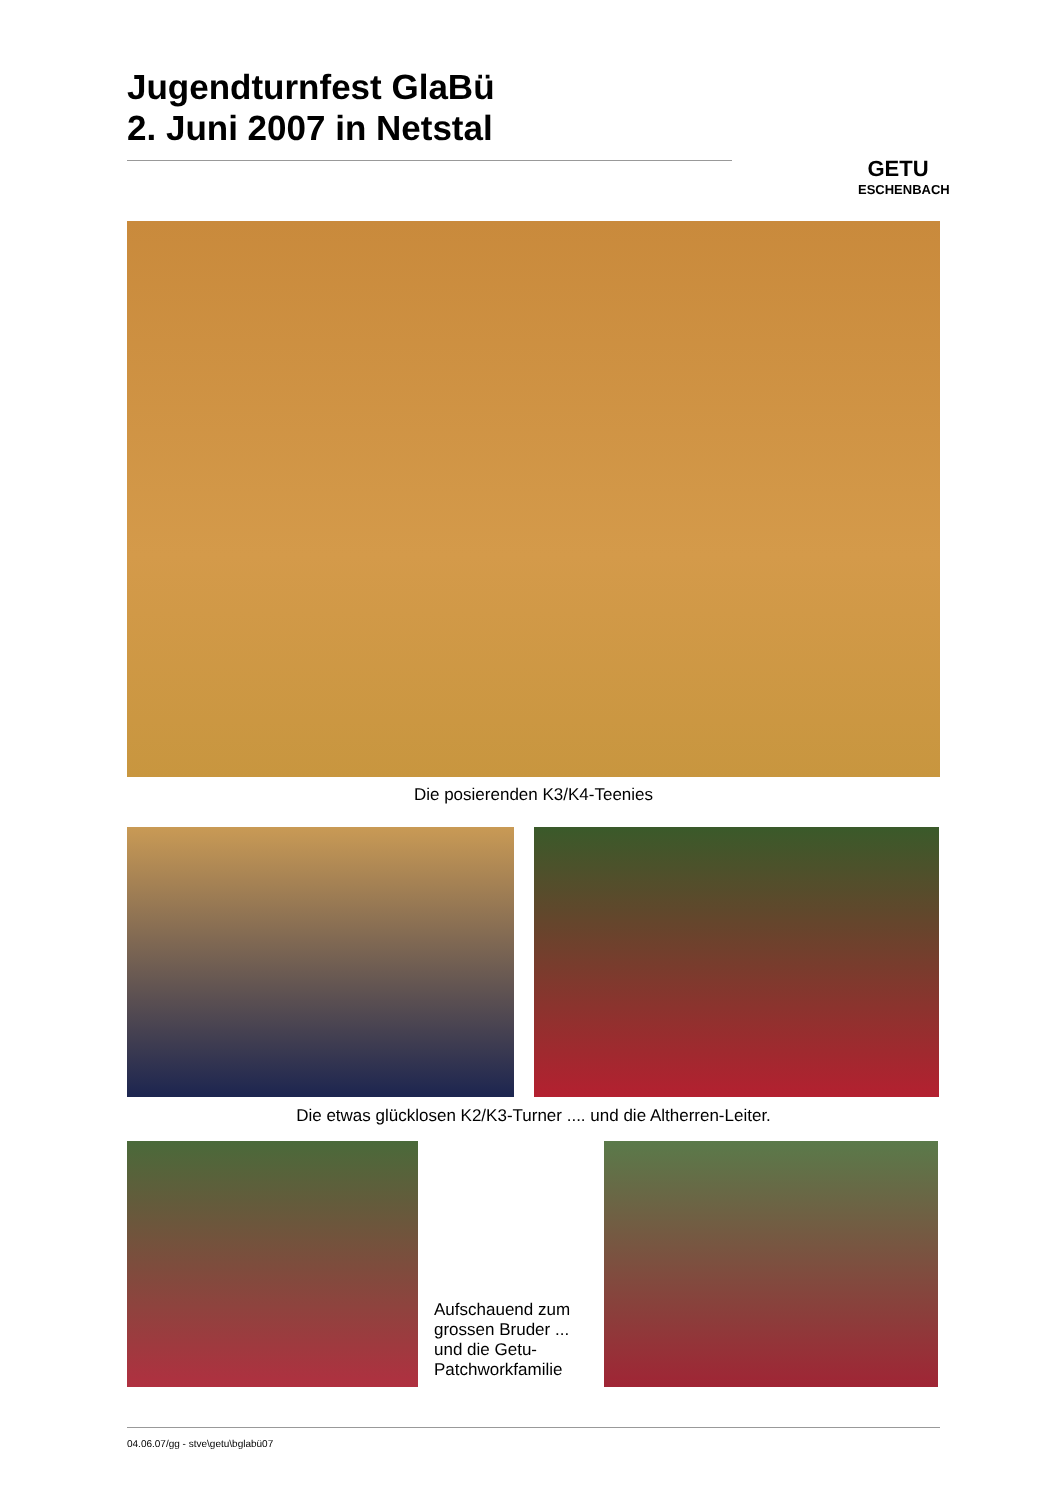Jugendturnfest GlaBü
2. Juni 2007 in Netstal
GETU
ESCHENBACH
Die posierenden K3/K4-Teenies
Die etwas glücklosen K2/K3-Turner .... und die Altherren-Leiter.
Aufschauend zum grossen Bruder ... und die Getu-Patchworkfamilie
04.06.07/gg - stve\getu\bglabü07